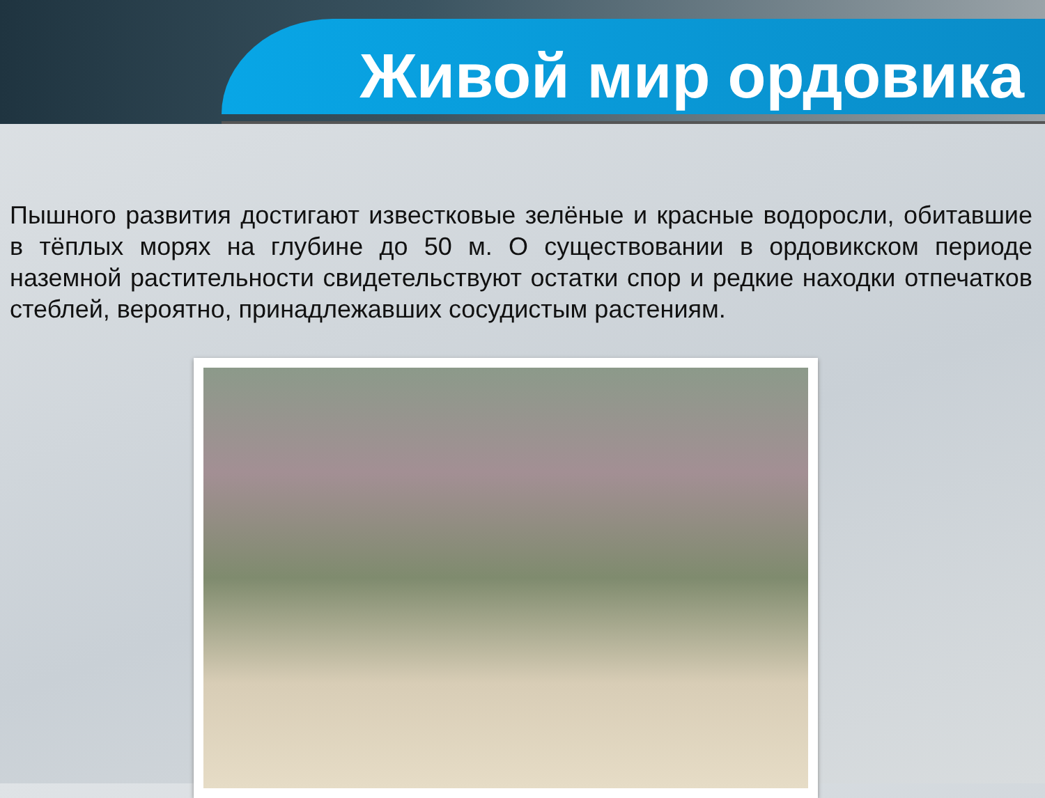Живой мир ордовика
Пышного развития достигают известковые зелёные и красные водоросли, обитавшие в тёплых морях на глубине до 50 м. О существовании в ордовикском периоде наземной растительности свидетельствуют остатки спор и редкие находки отпечатков стеблей, вероятно, принадлежавших сосудистым растениям.